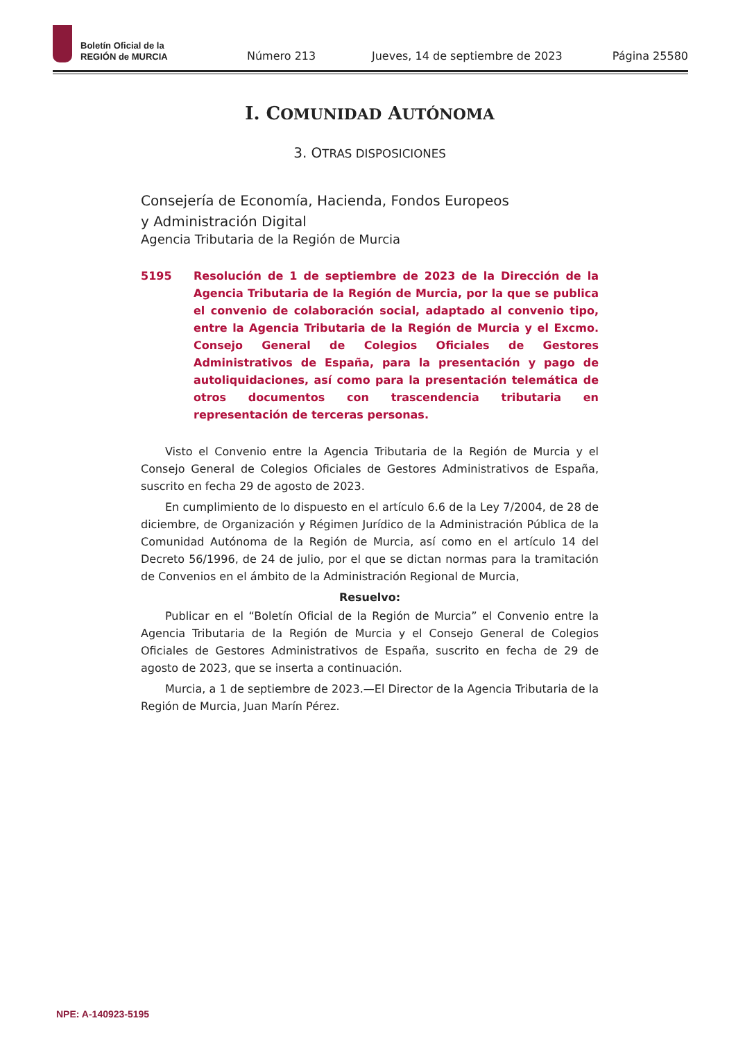Boletín Oficial de la
REGIÓN de MURCIA
Número 213
Jueves, 14 de septiembre de 2023
Página 25580
I. COMUNIDAD AUTÓNOMA
3. OTRAS DISPOSICIONES
Consejería de Economía, Hacienda, Fondos Europeos
y Administración Digital
Agencia Tributaria de la Región de Murcia
5195 Resolución de 1 de septiembre de 2023 de la Dirección de la Agencia Tributaria de la Región de Murcia, por la que se publica el convenio de colaboración social, adaptado al convenio tipo, entre la Agencia Tributaria de la Región de Murcia y el Excmo. Consejo General de Colegios Oficiales de Gestores Administrativos de España, para la presentación y pago de autoliquidaciones, así como para la presentación telemática de otros documentos con trascendencia tributaria en representación de terceras personas.
Visto el Convenio entre la Agencia Tributaria de la Región de Murcia y el Consejo General de Colegios Oficiales de Gestores Administrativos de España, suscrito en fecha 29 de agosto de 2023.
En cumplimiento de lo dispuesto en el artículo 6.6 de la Ley 7/2004, de 28 de diciembre, de Organización y Régimen Jurídico de la Administración Pública de la Comunidad Autónoma de la Región de Murcia, así como en el artículo 14 del Decreto 56/1996, de 24 de julio, por el que se dictan normas para la tramitación de Convenios en el ámbito de la Administración Regional de Murcia,
Resuelvo:
Publicar en el “Boletín Oficial de la Región de Murcia” el Convenio entre la Agencia Tributaria de la Región de Murcia y el Consejo General de Colegios Oficiales de Gestores Administrativos de España, suscrito en fecha de 29 de agosto de 2023, que se inserta a continuación.
Murcia, a 1 de septiembre de 2023.—El Director de la Agencia Tributaria de la Región de Murcia, Juan Marín Pérez.
NPE: A-140923-5195